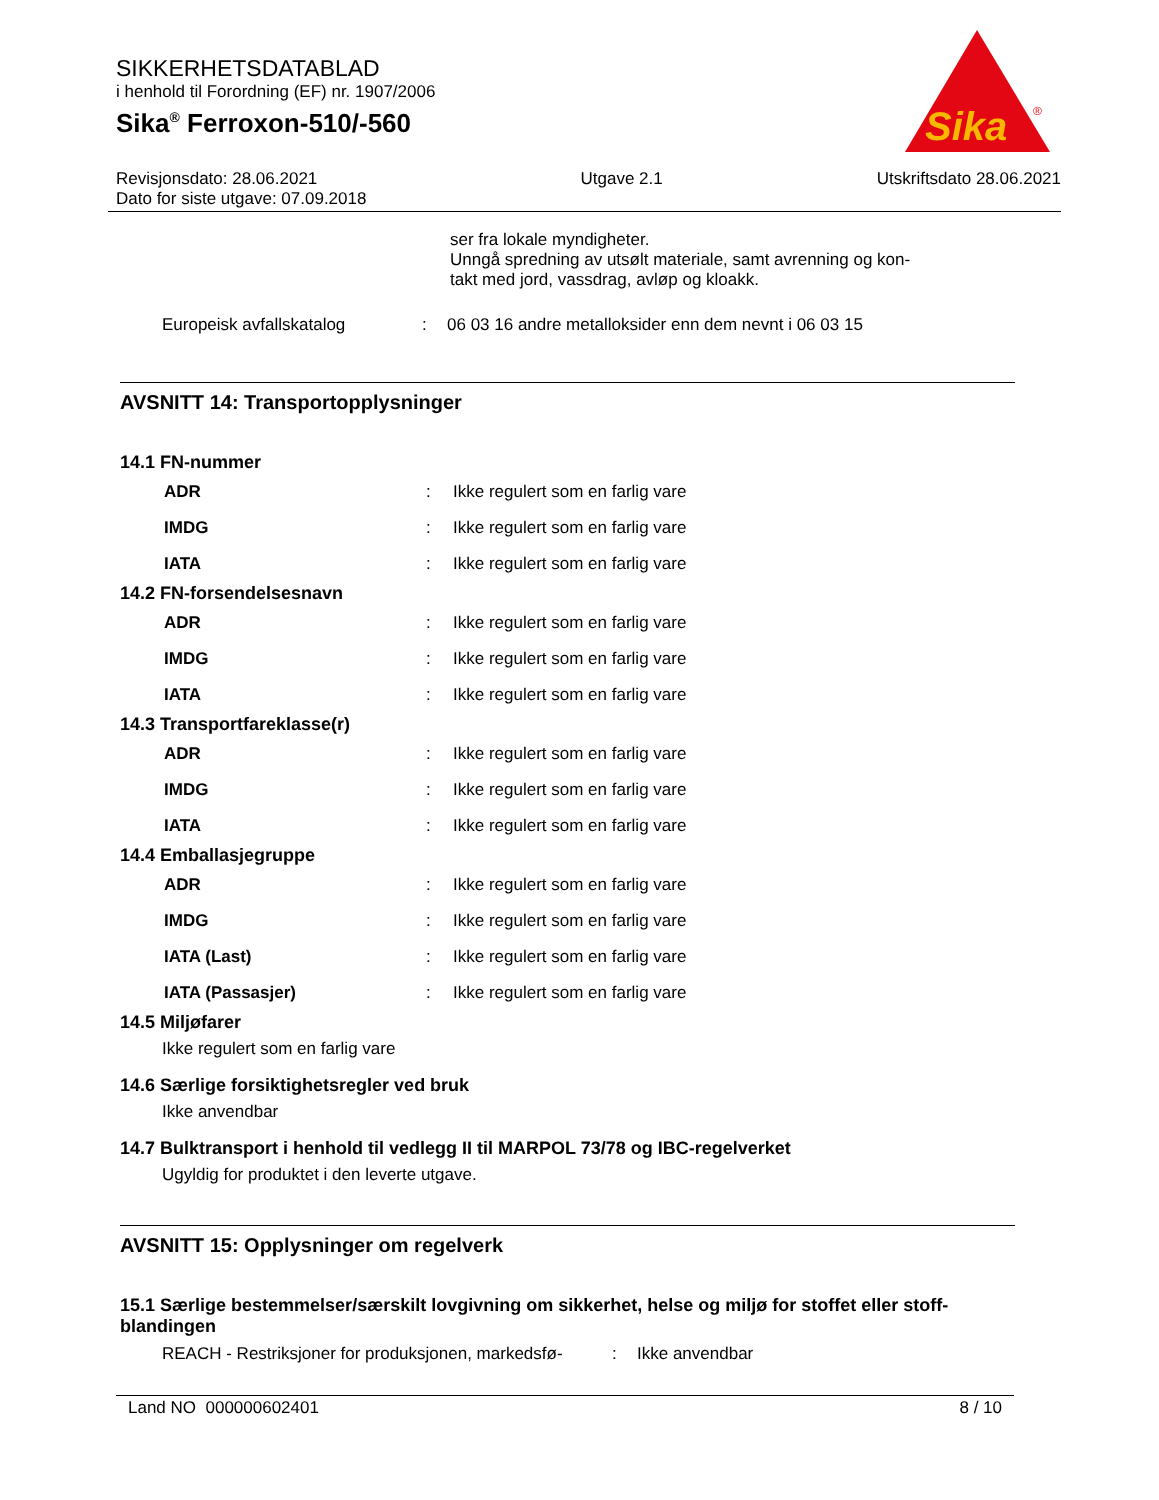SIKKERHETSDATABLAD
i henhold til Forordning (EF) nr. 1907/2006
Sika<sup>®</sup> Ferroxon-510/-560
Revisjonsdato: 28.06.2021
Dato for siste utgave: 07.09.2018 Utgave 2.1 Utskriftsdato 28.06.2021
Sika
®
ser fra lokale myndigheter.
Unngå spredning av utsølt materiale, samt avrenning og kon-
takt med jord, vassdrag, avløp og kloakk.
| Europeisk avfallskatalog | : | 06 03 16 andre metalloksider enn dem nevnt i 06 03 15 |
AVSNITT 14: Transportopplysninger
14.1 FN-nummer
| ADR | : | Ikke regulert som en farlig vare |
| IMDG | : | Ikke regulert som en farlig vare |
| IATA | : | Ikke regulert som en farlig vare |
14.2 FN-forsendelsesnavn
| ADR | : | Ikke regulert som en farlig vare |
| IMDG | : | Ikke regulert som en farlig vare |
| IATA | : | Ikke regulert som en farlig vare |
14.3 Transportfareklasse(r)
| ADR | : | Ikke regulert som en farlig vare |
| IMDG | : | Ikke regulert som en farlig vare |
| IATA | : | Ikke regulert som en farlig vare |
14.4 Emballasjegruppe
| ADR | : | Ikke regulert som en farlig vare |
| IMDG | : | Ikke regulert som en farlig vare |
| IATA (Last) | : | Ikke regulert som en farlig vare |
| IATA (Passasjer) | : | Ikke regulert som en farlig vare |
14.5 Miljøfarer
Ikke regulert som en farlig vare
14.6 Særlige forsiktighetsregler ved bruk
Ikke anvendbar
14.7 Bulktransport i henhold til vedlegg II til MARPOL 73/78 og IBC-regelverket
Ugyldig for produktet i den leverte utgave.
AVSNITT 15: Opplysninger om regelverk
15.1 Særlige bestemmelser/særskilt lovgivning om sikkerhet, helse og miljø for stoffet eller stoff-blandingen
| REACH - Restriksjoner for produksjonen, markedsfø- | : | Ikke anvendbar |
Land NO 000000602401 8 / 10